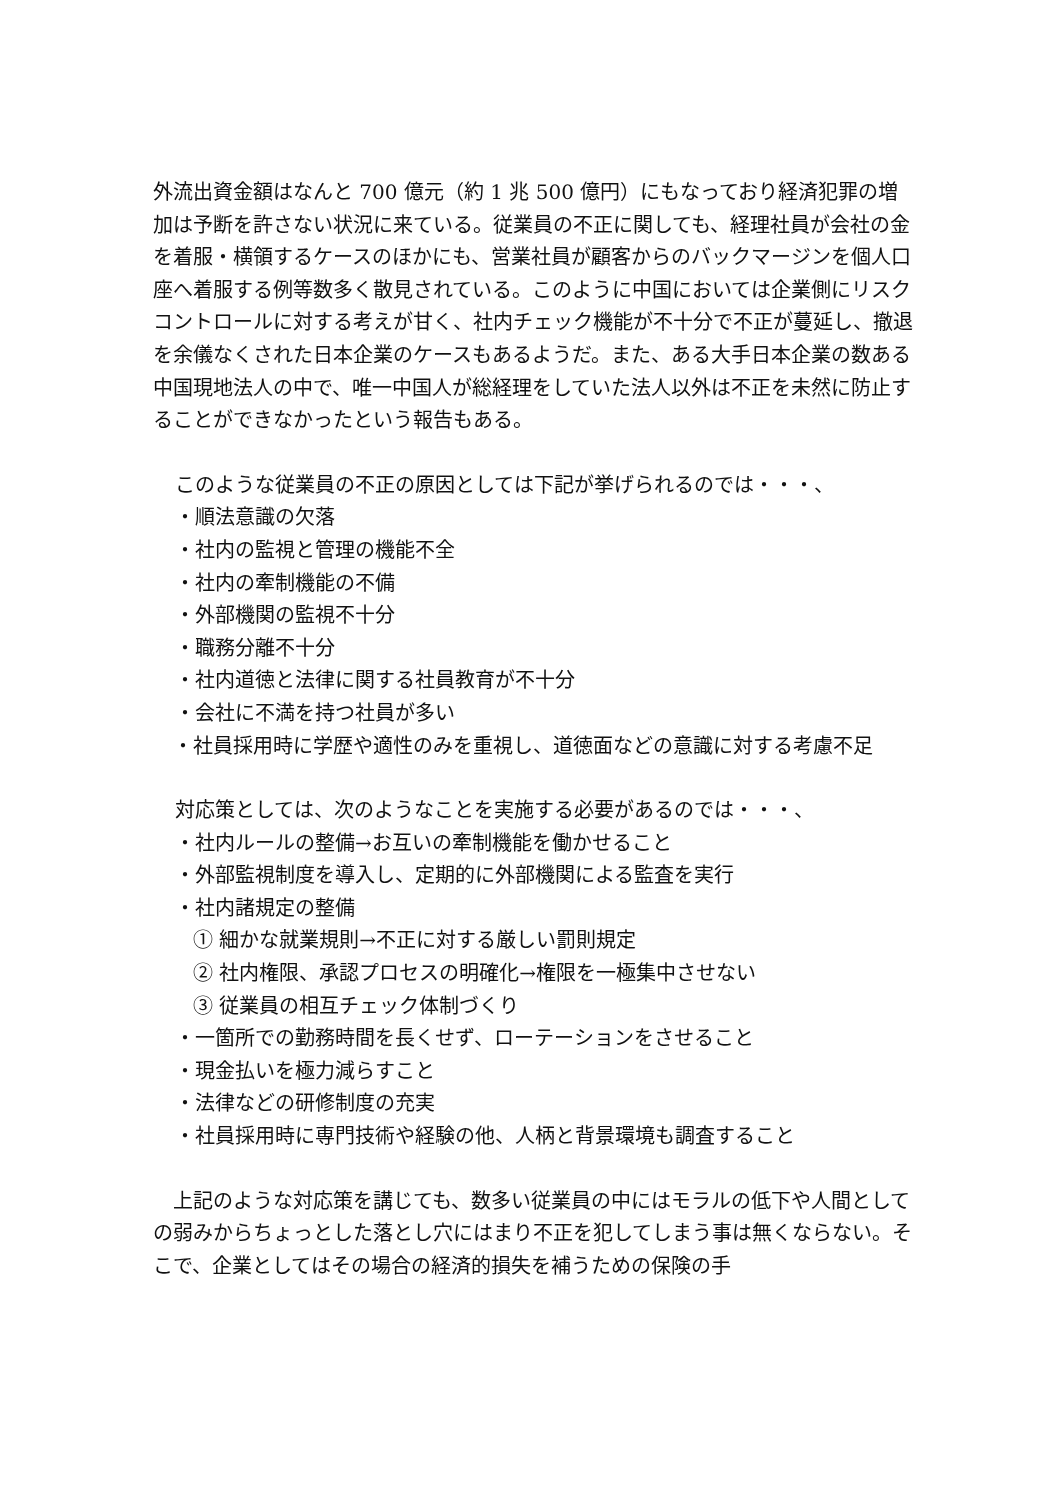外流出資金額はなんと 700 億元（約 1 兆 500 億円）にもなっており経済犯罪の増加は予断を許さない状況に来ている。従業員の不正に関しても、経理社員が会社の金を着服・横領するケースのほかにも、営業社員が顧客からのバックマージンを個人口座へ着服する例等数多く散見されている。このように中国においては企業側にリスクコントロールに対する考えが甘く、社内チェック機能が不十分で不正が蔓延し、撤退を余儀なくされた日本企業のケースもあるようだ。また、ある大手日本企業の数ある中国現地法人の中で、唯一中国人が総経理をしていた法人以外は不正を未然に防止することができなかったという報告もある。
このような従業員の不正の原因としては下記が挙げられるのでは・・・、
・順法意識の欠落
・社内の監視と管理の機能不全
・社内の牽制機能の不備
・外部機関の監視不十分
・職務分離不十分
・社内道徳と法律に関する社員教育が不十分
・会社に不満を持つ社員が多い
　・社員採用時に学歴や適性のみを重視し、道徳面などの意識に対する考慮不足
対応策としては、次のようなことを実施する必要があるのでは・・・、
・社内ルールの整備→お互いの牽制機能を働かせること
・外部監視制度を導入し、定期的に外部機関による監査を実行
・社内諸規定の整備
① 細かな就業規則→不正に対する厳しい罰則規定
② 社内権限、承認プロセスの明確化→権限を一極集中させない
③ 従業員の相互チェック体制づくり
・一箇所での勤務時間を長くせず、ローテーションをさせること
・現金払いを極力減らすこと
・法律などの研修制度の充実
・社員採用時に専門技術や経験の他、人柄と背景環境も調査すること
　上記のような対応策を講じても、数多い従業員の中にはモラルの低下や人間としての弱みからちょっとした落とし穴にはまり不正を犯してしまう事は無くならない。そこで、企業としてはその場合の経済的損失を補うための保険の手